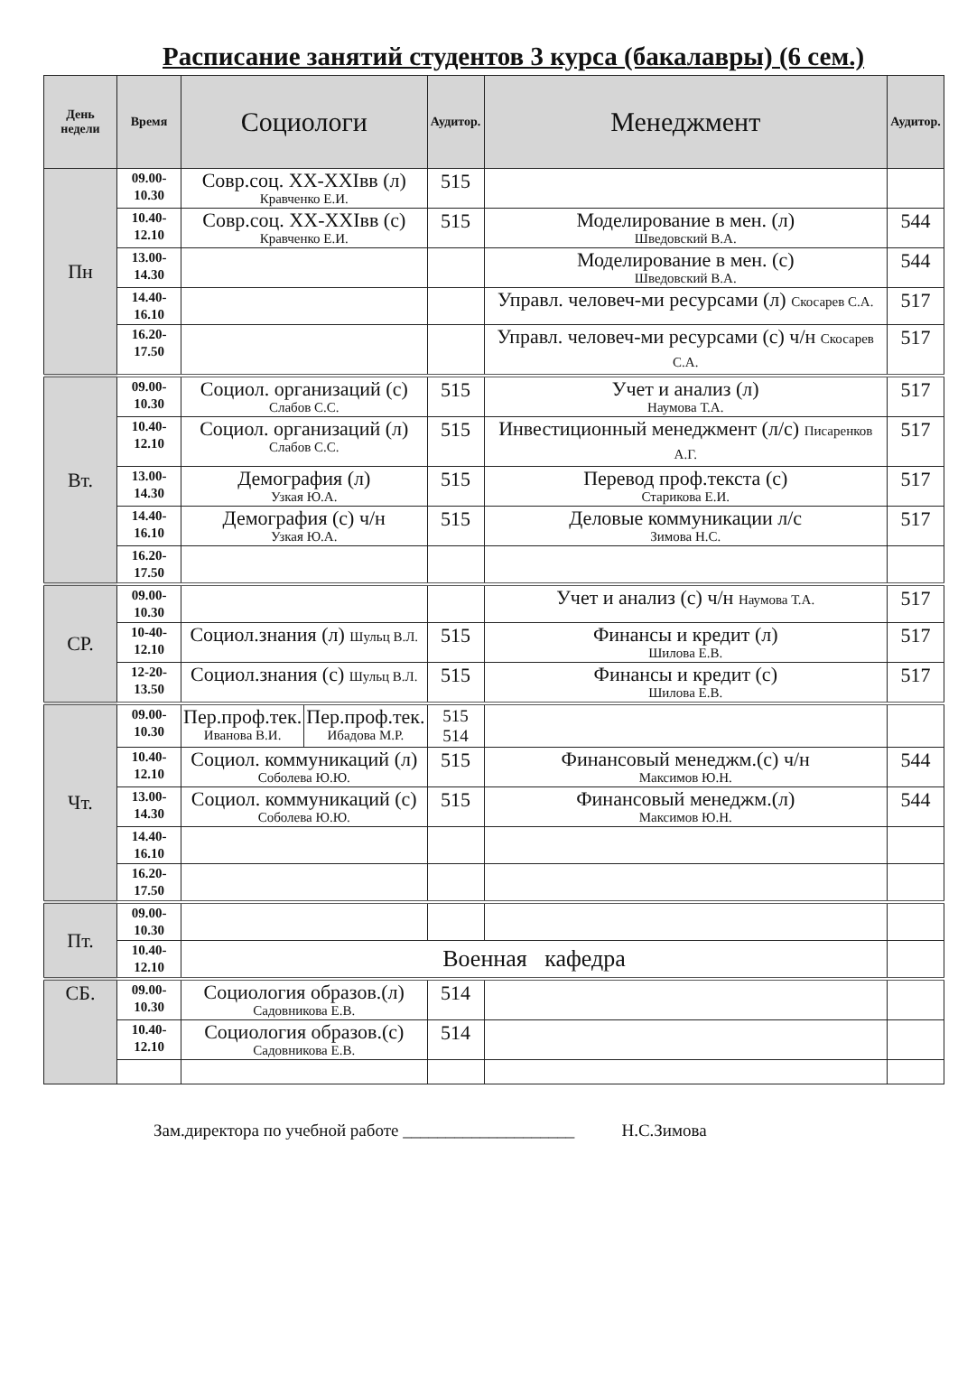Расписание занятий студентов 3 курса (бакалавры) (6 сем.)
| День недели | Время | Социологи | | Аудитор. | Менеджмент | Аудитор. |
| --- | --- | --- | --- | --- | --- | --- |
| Пн | 09.00- 10.30 | Совр.соц. XX-XXIвв (л) Кравченко Е.И. | | 515 | | |
| | 10.40- 12.10 | Совр.соц. XX-XXIвв (с) Кравченко Е.И. | | 515 | Моделирование в мен. (л) Шведовский В.А. | 544 |
| | 13.00- 14.30 | | | | Моделирование в мен. (с) Шведовский В.А. | 544 |
| | 14.40- 16.10 | | | | Управл. человеч-ми ресурсами (л) Скосарев С.А. | 517 |
| | 16.20- 17.50 | | | | Управл. человеч-ми ресурсами (с) ч/н Скосарев С.А. | 517 |
| Вт. | 09.00- 10.30 | Социол. организаций (с) Слабов С.С. | | 515 | Учет и анализ (л) Наумова Т.А. | 517 |
| | 10.40- 12.10 | Социол. организаций (л) Слабов С.С. | | 515 | Инвестиционный менеджмент (л/с) Писаренков А.Г. | 517 |
| | 13.00- 14.30 | Демография (л) Узкая Ю.А. | | 515 | Перевод проф.текста (с) Старикова Е.И. | 517 |
| | 14.40- 16.10 | Демография (с) ч/н Узкая Ю.А. | | 515 | Деловые коммуникации л/с Зимова Н.С. | 517 |
| | 16.20- 17.50 | | | | | |
| СР. | 09.00- 10.30 | | | | Учет и анализ (с) ч/н Наумова Т.А. | 517 |
| | 10-40- 12.10 | Социол.знания (л) Шульц В.Л. | | 515 | Финансы и кредит (л) Шилова Е.В. | 517 |
| | 12-20- 13.50 | Социол.знания (с) Шульц В.Л. | | 515 | Финансы и кредит (с) Шилова Е.В. | 517 |
| Чт. | 09.00- 10.30 | Пер.проф.тек. Иванова В.И. | Пер.проф.тек. Ибадова М.Р. | 515 514 | | |
| | 10.40- 12.10 | Социол. коммуникаций (л) Соболева Ю.Ю. | | 515 | Финансовый менеджм.(с) ч/н Максимов Ю.Н. | 544 |
| | 13.00- 14.30 | Социол. коммуникаций (с) Соболева Ю.Ю. | | 515 | Финансовый менеджм.(л) Максимов Ю.Н. | 544 |
| | 14.40- 16.10 | | | | | |
| | 16.20- 17.50 | | | | | |
| Пт. | 09.00- 10.30 | | | | | |
| | 10.40- 12.10 | Военная кафедра | | | | |
| СБ. | 09.00- 10.30 | Социология образов.(л) Садовникова Е.В. | | 514 | | |
| | 10.40- 12.10 | Социология образов.(с) Садовникова Е.В. | | 514 | | |
Зам.директора по учебной работе ____________________ Н.С.Зимова